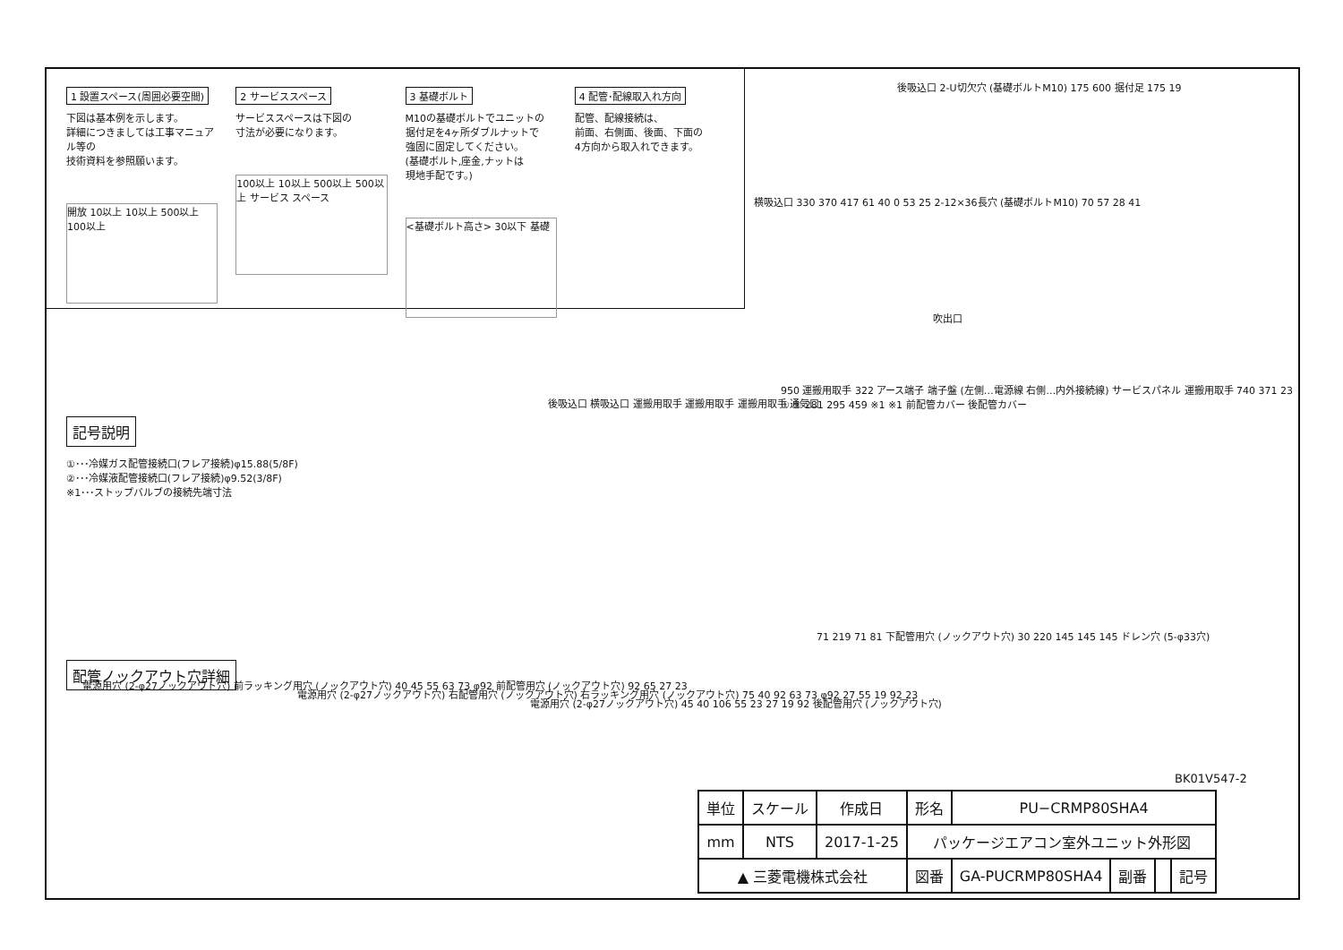1 設置スペース(周囲必要空間)
下図は基本例を示します。
詳細につきましては工事マニュアル等の
技術資料を参照願います。
開放 10以上 10以上 500以上 100以上
2 サービススペース
サービススペースは下図の
寸法が必要になります。
100以上 10以上 500以上 500以上 サービス スペース
3 基礎ボルト
M10の基礎ボルトでユニットの
据付足を4ヶ所ダブルナットで
強固に固定してください。
(基礎ボルト,座金,ナットは
現地手配です。)
<基礎ボルト高さ> 30以下 基礎
4 配管･配線取入れ方向
配管、配線接続は、
前面、右側面、後面、下面の
4方向から取入れできます。
後吸込口 2-U切欠穴 (基礎ボルトM10) 175 600 据付足 175 19
横吸込口 330 370 417 61 40 0 53 25 2-12×36長穴 (基礎ボルトM10) 70 57 28 41
吹出口
記号説明
①･･･冷媒ガス配管接続口(フレア接続)φ15.88(5/8F)
②･･･冷媒液配管接続口(フレア接続)φ9.52(3/8F)
※1･･･ストップバルブの接続先端寸法
後吸込口 横吸込口 運搬用取手 運搬用取手 運搬用取手 通気口
950 運搬用取手 322 アース端子 端子盤 (左側…電源線 右側…内外接続線) サービスパネル 運搬用取手 740 371 23 ① ② 281 295 459 ※1 ※1 前配管カバー 後配管カバー
配管ノックアウト穴詳細
電源用穴 (2-φ27ノックアウト穴) 前ラッキング用穴 (ノックアウト穴) 40 45 55 63 73 φ92 前配管用穴 (ノックアウト穴) 92 65 27 23
電源用穴 (2-φ27ノックアウト穴) 右配管用穴 (ノックアウト穴) 右ラッキング用穴 (ノックアウト穴) 75 40 92 63 73 φ92 27 55 19 92 23
電源用穴 (2-φ27ノックアウト穴) 45 40 106 55 23 27 19 92 後配管用穴 (ノックアウト穴)
71 219 71 81 下配管用穴 (ノックアウト穴) 30 220 145 145 145 ドレン穴 (5-φ33穴)
BK01V547-2
| 単位 | スケール | 作成日 | 形名 | PU−CRMP80SHA4 | | | |
| mm | NTS | 2017-1-25 | パッケージエアコン室外ユニット外形図 | | | | |
| ▲ 三菱電機株式会社 | | | 図番 | GA-PUCRMP80SHA4 | 副番 | | 記号 |